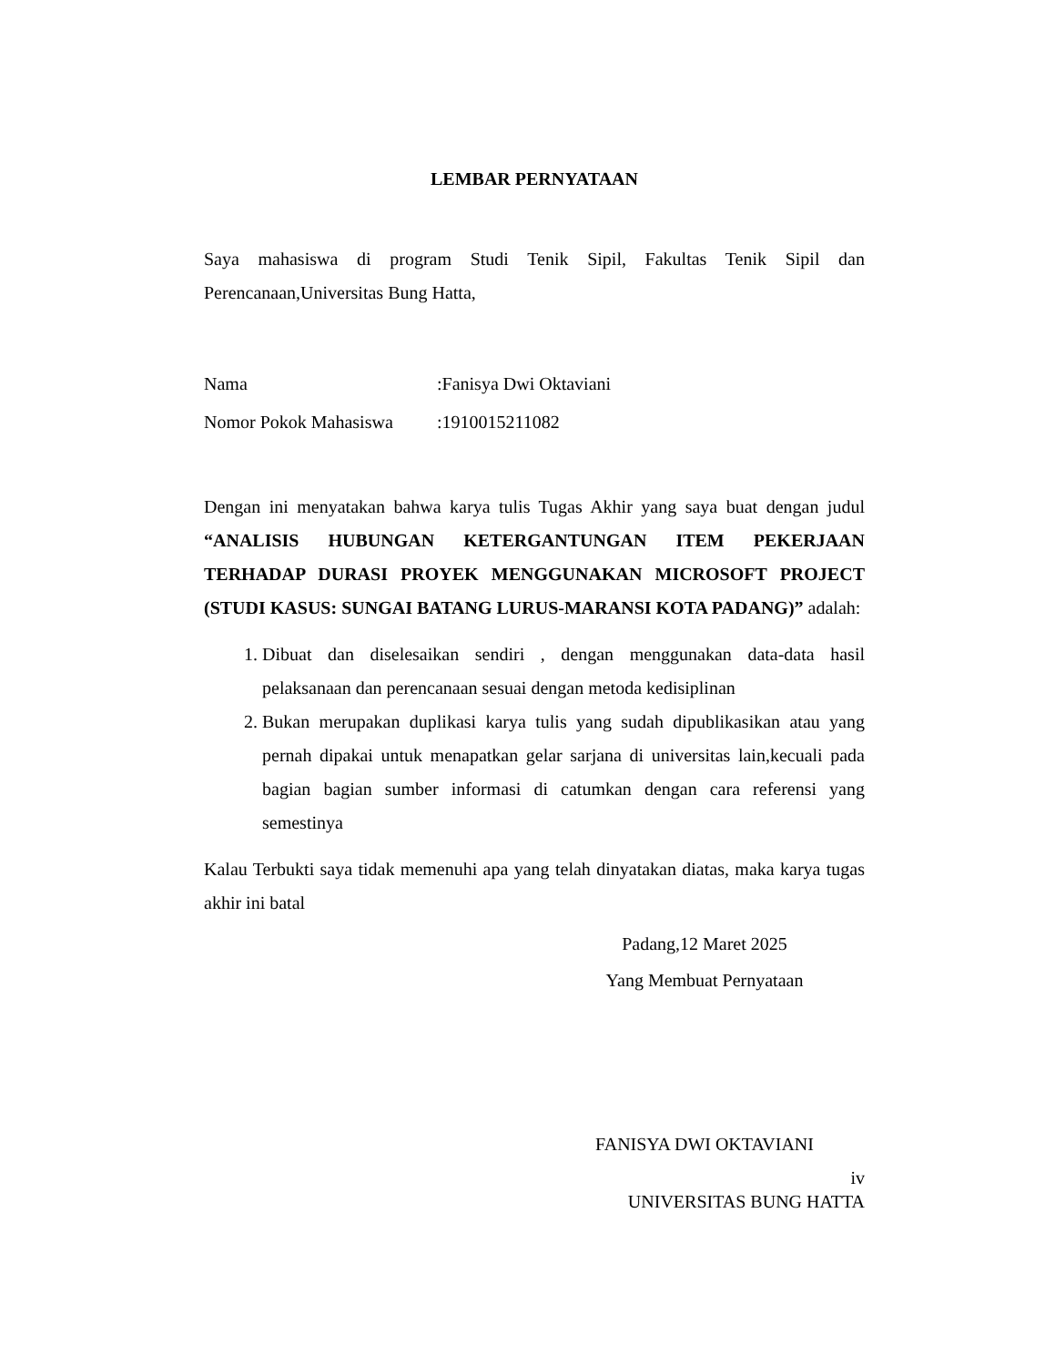LEMBAR PERNYATAAN
Saya mahasiswa di program Studi Tenik Sipil, Fakultas Tenik Sipil dan Perencanaan,Universitas Bung Hatta,
Nama:Fanisya Dwi Oktaviani
Nomor Pokok Mahasiswa:1910015211082
Dengan ini menyatakan bahwa karya tulis Tugas Akhir yang saya buat dengan judul “ANALISIS HUBUNGAN KETERGANTUNGAN ITEM PEKERJAAN TERHADAP DURASI PROYEK MENGGUNAKAN MICROSOFT PROJECT (STUDI KASUS: SUNGAI BATANG LURUS-MARANSI KOTA PADANG)” adalah:
1. Dibuat dan diselesaikan sendiri , dengan menggunakan data-data hasil pelaksanaan dan perencanaan sesuai dengan metoda kedisiplinan
2. Bukan merupakan duplikasi karya tulis yang sudah dipublikasikan atau yang pernah dipakai untuk menapatkan gelar sarjana di universitas lain,kecuali pada bagian bagian sumber informasi di catumkan dengan cara referensi yang semestinya
Kalau Terbukti saya tidak memenuhi apa yang telah dinyatakan diatas, maka karya tugas akhir ini batal
Padang,12 Maret 2025
Yang Membuat Pernyataan
FANISYA DWI OKTAVIANI
iv
UNIVERSITAS BUNG HATTA